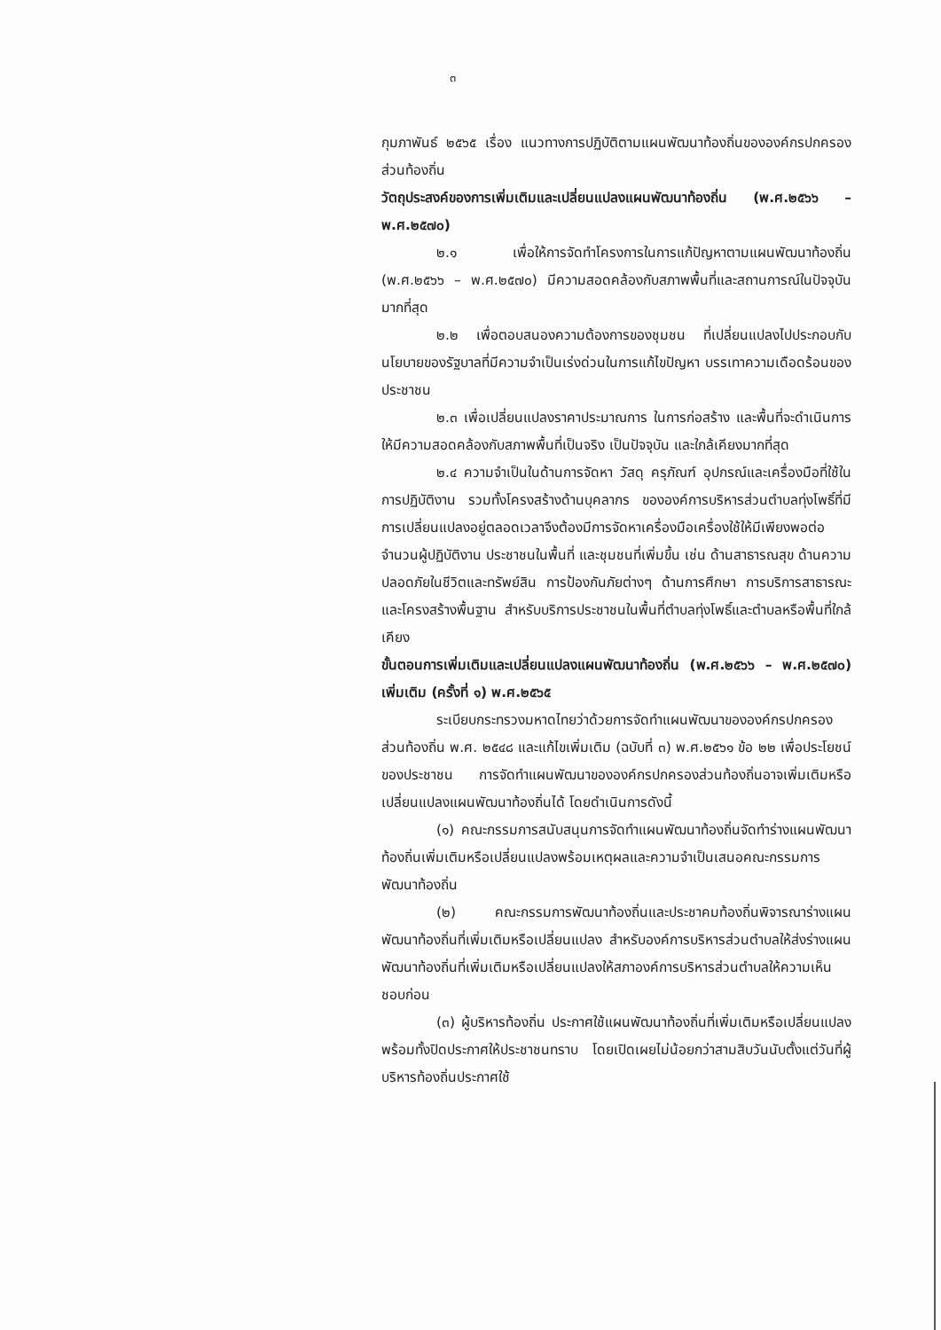๓
กุมภาพันธ์ ๒๕๖๕ เรื่อง แนวทางการปฏิบัติตามแผนพัฒนาท้องถิ่นขององค์กรปกครองส่วนท้องถิ่น
วัตถุประสงค์ของการเพิ่มเติมและเปลี่ยนแปลงแผนพัฒนาท้องถิ่น (พ.ศ.๒๕๖๖ – พ.ศ.๒๕๗๐)
๒.๑ เพื่อให้การจัดทำโครงการในการแก้ปัญหาตามแผนพัฒนาท้องถิ่น (พ.ศ.๒๕๖๖ – พ.ศ.๒๕๗๐) มีความสอดคล้องกับสภาพพื้นที่และสถานการณ์ในปัจจุบันมากที่สุด
๒.๒ เพื่อตอบสนองความต้องการของชุมชน ที่เปลี่ยนแปลงไปประกอบกับนโยบายของรัฐบาลที่มีความจำเป็นเร่งด่วนในการแก้ไขปัญหา บรรเทาความเดือดร้อนของประชาชน
๒.๓ เพื่อเปลี่ยนแปลงราคาประมาณการ ในการก่อสร้าง และพื้นที่จะดำเนินการให้มีความสอดคล้องกับสภาพพื้นที่เป็นจริง เป็นปัจจุบัน และใกล้เคียงมากที่สุด
๒.๔ ความจำเป็นในด้านการจัดหา วัสดุ ครุภัณฑ์ อุปกรณ์และเครื่องมือที่ใช้ในการปฏิบัติงาน รวมทั้งโครงสร้างด้านบุคลากร ขององค์การบริหารส่วนตำบลทุ่งโพธิ์ที่มีการเปลี่ยนแปลงอยู่ตลอดเวลาจึงต้องมีการจัดหาเครื่องมือเครื่องใช้ให้มีเพียงพอต่อจำนวนผู้ปฏิบัติงาน ประชาชนในพื้นที่ และชุมชนที่เพิ่มขึ้น เช่น ด้านสาธารณสุข ด้านความปลอดภัยในชีวิตและทรัพย์สิน การป้องกันภัยต่างๆ ด้านการศึกษา การบริการสาธารณะ และโครงสร้างพื้นฐาน สำหรับบริการประชาชนในพื้นที่ตำบลทุ่งโพธิ์และตำบลหรือพื้นที่ใกล้เคียง
ขั้นตอนการเพิ่มเติมและเปลี่ยนแปลงแผนพัฒนาท้องถิ่น (พ.ศ.๒๕๖๖ – พ.ศ.๒๕๗๐) เพิ่มเติม (ครั้งที่ ๑) พ.ศ.๒๕๖๕
ระเบียบกระทรวงมหาดไทยว่าด้วยการจัดทำแผนพัฒนาขององค์กรปกครองส่วนท้องถิ่น พ.ศ. ๒๕๔๘ และแก้ไขเพิ่มเติม (ฉบับที่ ๓) พ.ศ.๒๕๖๑ ข้อ ๒๒ เพื่อประโยชน์ของประชาชน การจัดทำแผนพัฒนาขององค์กรปกครองส่วนท้องถิ่นอาจเพิ่มเติมหรือเปลี่ยนแปลงแผนพัฒนาท้องถิ่นได้ โดยดำเนินการดังนี้
(๑) คณะกรรมการสนับสนุนการจัดทำแผนพัฒนาท้องถิ่นจัดทำร่างแผนพัฒนาท้องถิ่นเพิ่มเติมหรือเปลี่ยนแปลงพร้อมเหตุผลและความจำเป็นเสนอคณะกรรมการพัฒนาท้องถิ่น
(๒) คณะกรรมการพัฒนาท้องถิ่นและประชาคมท้องถิ่นพิจารณาร่างแผนพัฒนาท้องถิ่นที่เพิ่มเติมหรือเปลี่ยนแปลง สำหรับองค์การบริหารส่วนตำบลให้ส่งร่างแผนพัฒนาท้องถิ่นที่เพิ่มเติมหรือเปลี่ยนแปลงให้สภาองค์การบริหารส่วนตำบลให้ความเห็นชอบก่อน
(๓) ผู้บริหารท้องถิ่น ประกาศใช้แผนพัฒนาท้องถิ่นที่เพิ่มเติมหรือเปลี่ยนแปลง พร้อมทั้งปิดประกาศให้ประชาชนทราบ โดยเปิดเผยไม่น้อยกว่าสามสิบวันนับตั้งแต่วันที่ผู้บริหารท้องถิ่นประกาศใช้